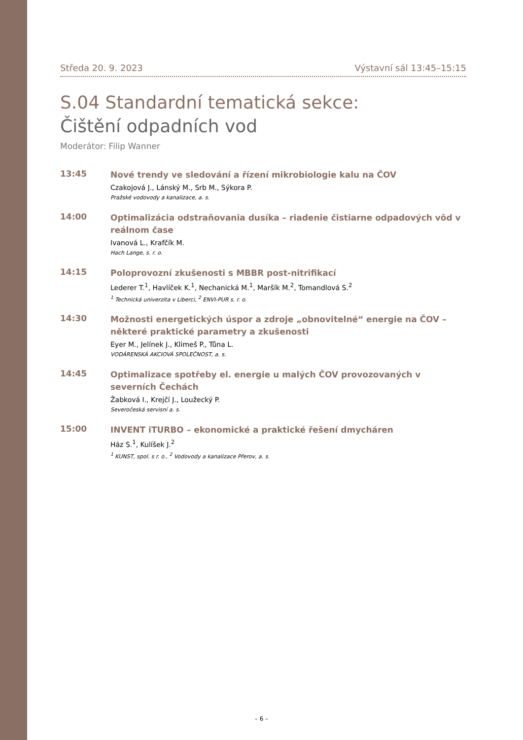Středa 20. 9. 2023 Výstavní sál 13:45–15:15
S.04 Standardní tematická sekce:
Čištění odpadních vod
Moderátor: Filip Wanner
13:45
Nové trendy ve sledování a řízení mikrobiologie kalu na ČOV
Czakojová J., Lánský M., Srb M., Sýkora P.
Pražské vodovody a kanalizace, a. s.
14:00
Optimalizácia odstraňovania dusíka – riadenie čistiarne odpadových vôd v reálnom čase
Ivanová L., Krafčík M.
Hach Lange, s. r. o.
14:15
Poloprovozní zkušenosti s MBBR post-nitrifikací
Lederer T.<sup>1</sup>, Havlíček K.<sup>1</sup>, Nechanická M.<sup>1</sup>, Maršík M.<sup>2</sup>, Tomandlová S.<sup>2</sup>
<sup>1</sup> Technická univerzita v Liberci, <sup>2</sup> ENVI-PUR s. r. o.
14:30
Možnosti energetických úspor a zdroje „obnovitelné“ energie na ČOV – některé praktické parametry a zkušenosti
Eyer M., Jelínek J., Klimeš P., Tůna L.
VODÁRENSKÁ AKCIOVÁ SPOLEČNOST, a. s.
14:45
Optimalizace spotřeby el. energie u malých ČOV provozovaných v severních Čechách
Žabková I., Krejčí J., Loužecký P.
Severočeská servisní a. s.
15:00
INVENT iTURBO – ekonomické a praktické řešení dmycháren
Ház S.<sup>1</sup>, Kulíšek J.<sup>2</sup>
<sup>1</sup> KUNST, spol. s r. o., <sup>2</sup> Vodovody a kanalizace Přerov, a. s.
– 6 –